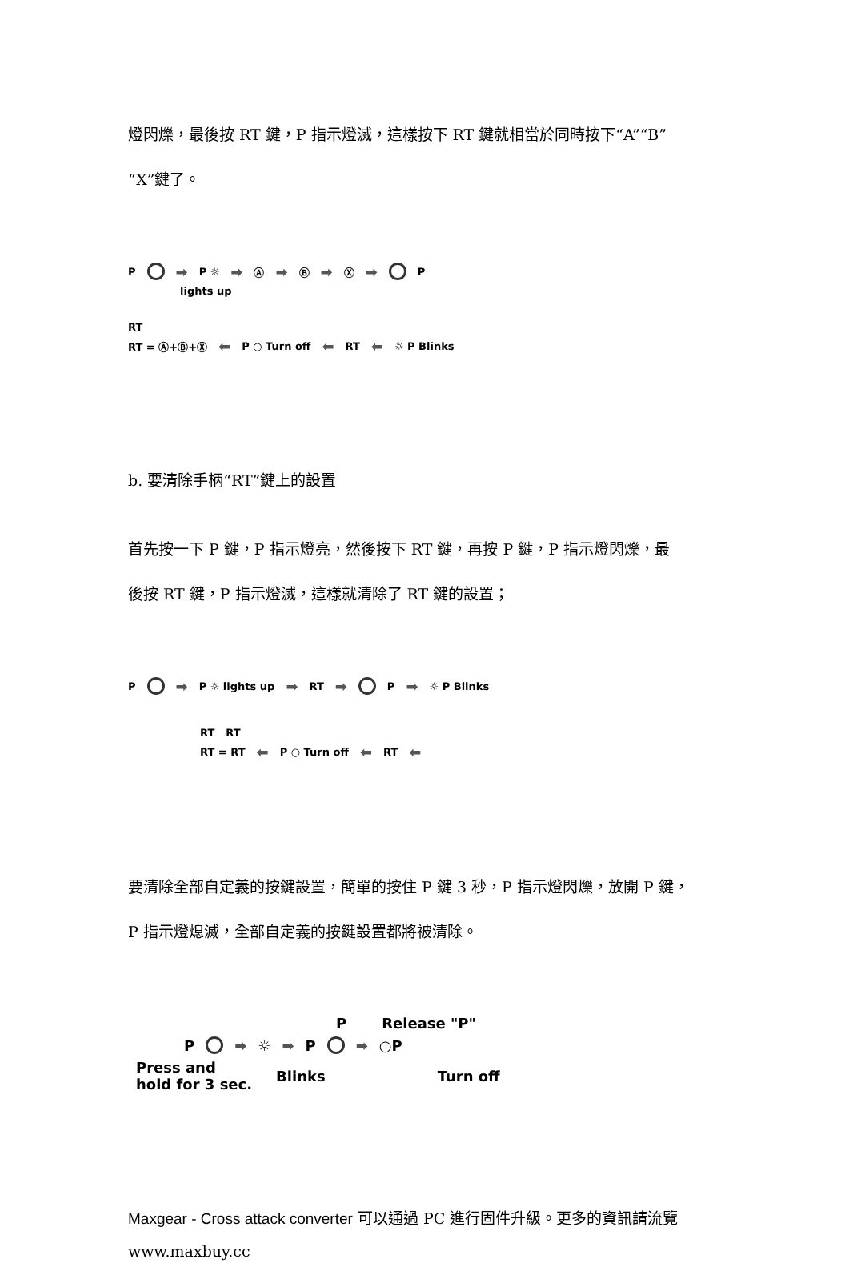燈閃爍，最後按 RT 鍵，P 指示燈滅，這樣按下 RT 鍵就相當於同時按下“A”“B”
“X”鍵了。
P ➡ P ☼ ➡ Ⓐ ➡ Ⓑ ➡ Ⓧ ➡ P
lights up
RT
RT = Ⓐ+Ⓑ+Ⓧ ⬅ P ○ Turn off ⬅ RT ⬅ ☼ P Blinks
b. 要清除手柄“RT”鍵上的設置
首先按一下 P 鍵，P 指示燈亮，然後按下 RT 鍵，再按 P 鍵，P 指示燈閃爍，最
後按 RT 鍵，P 指示燈滅，這樣就清除了 RT 鍵的設置；
P ➡ P ☼ lights up ➡ RT ➡ P ➡ ☼ P Blinks
RT RT
RT = RT ⬅ P ○ Turn off ⬅ RT ⬅
要清除全部自定義的按鍵設置，簡單的按住 P 鍵 3 秒，P 指示燈閃爍，放開 P 鍵，
P 指示燈熄滅，全部自定義的按鍵設置都將被清除。
P Release "P"
P ➡ ☼ ➡ P ➡ ○P
Press and
hold for 3 sec. Blinks Turn off
Maxgear - Cross attack converter 可以通過 PC 進行固件升級。更多的資訊請流覽
www.maxbuy.cc